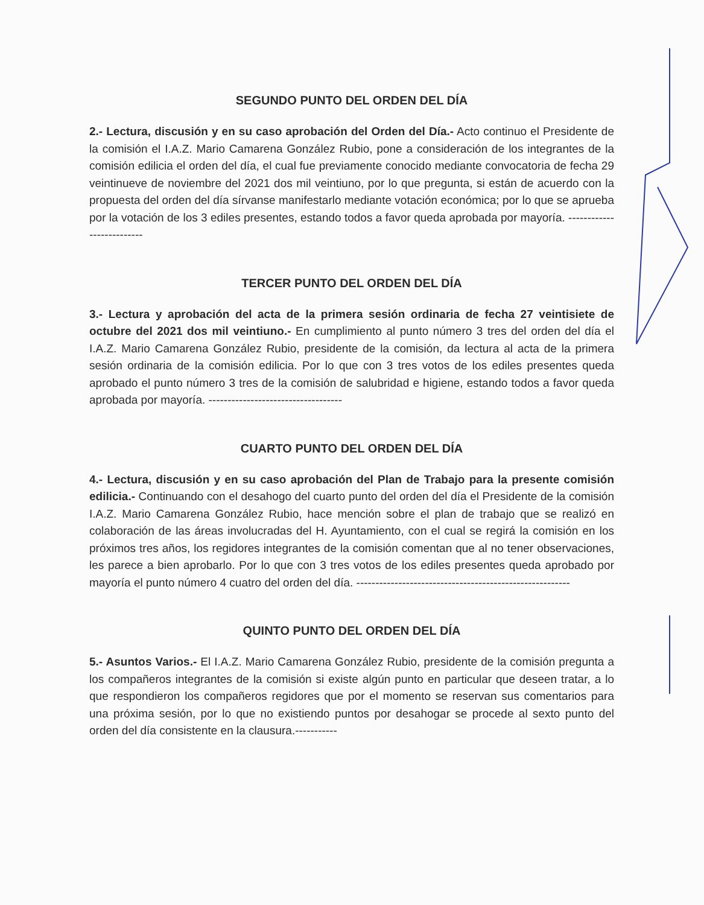SEGUNDO PUNTO DEL ORDEN DEL DÍA
2.- Lectura, discusión y en su caso aprobación del Orden del Día.- Acto continuo el Presidente de la comisión el I.A.Z. Mario Camarena González Rubio, pone a consideración de los integrantes de la comisión edilicia el orden del día, el cual fue previamente conocido mediante convocatoria de fecha 29 veintinueve de noviembre del 2021 dos mil veintiuno, por lo que pregunta, si están de acuerdo con la propuesta del orden del día sírvanse manifestarlo mediante votación económica; por lo que se aprueba por la votación de los 3 ediles presentes, estando todos a favor queda aprobada por mayoría. --------------------------
TERCER PUNTO DEL ORDEN DEL DÍA
3.- Lectura y aprobación del acta de la primera sesión ordinaria de fecha 27 veintisiete de octubre del 2021 dos mil veintiuno.- En cumplimiento al punto número 3 tres del orden del día el I.A.Z. Mario Camarena González Rubio, presidente de la comisión, da lectura al acta de la primera sesión ordinaria de la comisión edilicia. Por lo que con 3 tres votos de los ediles presentes queda aprobado el punto número 3 tres de la comisión de salubridad e higiene, estando todos a favor queda aprobada por mayoría. -----------------------------------
CUARTO PUNTO DEL ORDEN DEL DÍA
4.- Lectura, discusión y en su caso aprobación del Plan de Trabajo para la presente comisión edilicia.- Continuando con el desahogo del cuarto punto del orden del día el Presidente de la comisión I.A.Z. Mario Camarena González Rubio, hace mención sobre el plan de trabajo que se realizó en colaboración de las áreas involucradas del H. Ayuntamiento, con el cual se regirá la comisión en los próximos tres años, los regidores integrantes de la comisión comentan que al no tener observaciones, les parece a bien aprobarlo. Por lo que con 3 tres votos de los ediles presentes queda aprobado por mayoría el punto número 4 cuatro del orden del día. --------------------------------------------------------
QUINTO PUNTO DEL ORDEN DEL DÍA
5.- Asuntos Varios.- El I.A.Z. Mario Camarena González Rubio, presidente de la comisión pregunta a los compañeros integrantes de la comisión si existe algún punto en particular que deseen tratar, a lo que respondieron los compañeros regidores que por el momento se reservan sus comentarios para una próxima sesión, por lo que no existiendo puntos por desahogar se procede al sexto punto del orden del día consistente en la clausura.-----------